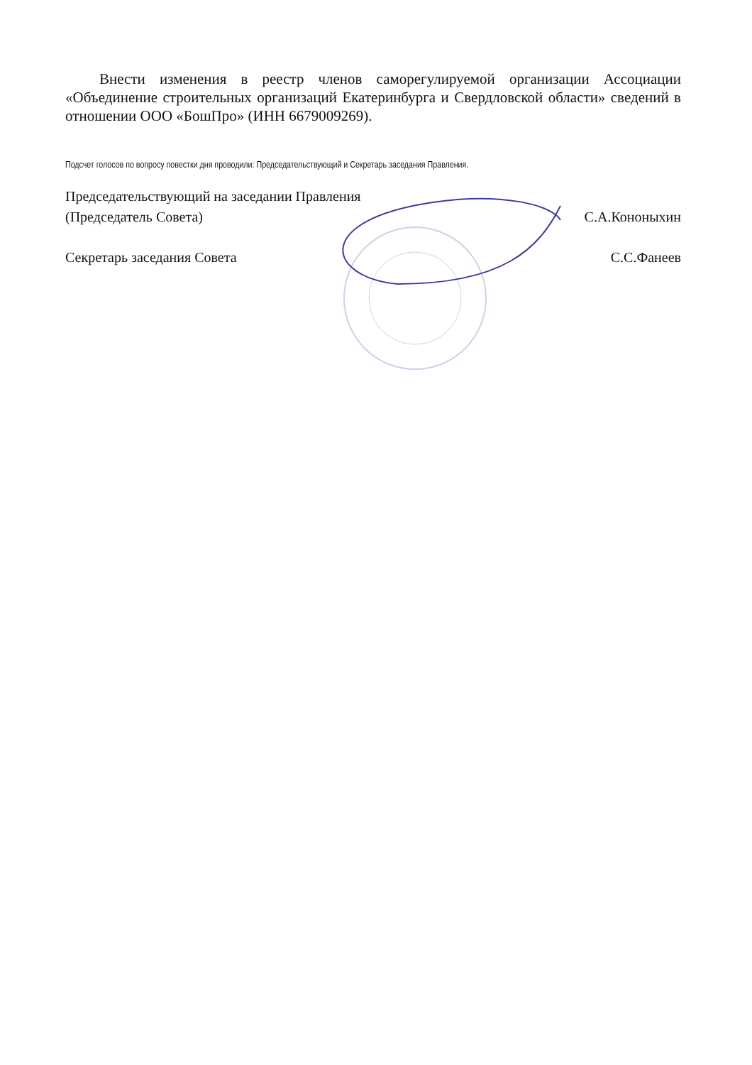Внести изменения в реестр членов саморегулируемой организации Ассоциации «Объединение строительных организаций Екатеринбурга и Свердловской области» сведений в отношении ООО «БошПро» (ИНН 6679009269).
Подсчет голосов по вопросу повестки дня проводили: Председательствующий и Секретарь заседания Правления.
Председательствующий на заседании Правления
(Председатель Совета)
С.А.Кононыхин
Секретарь заседания Совета
С.С.Фанеев